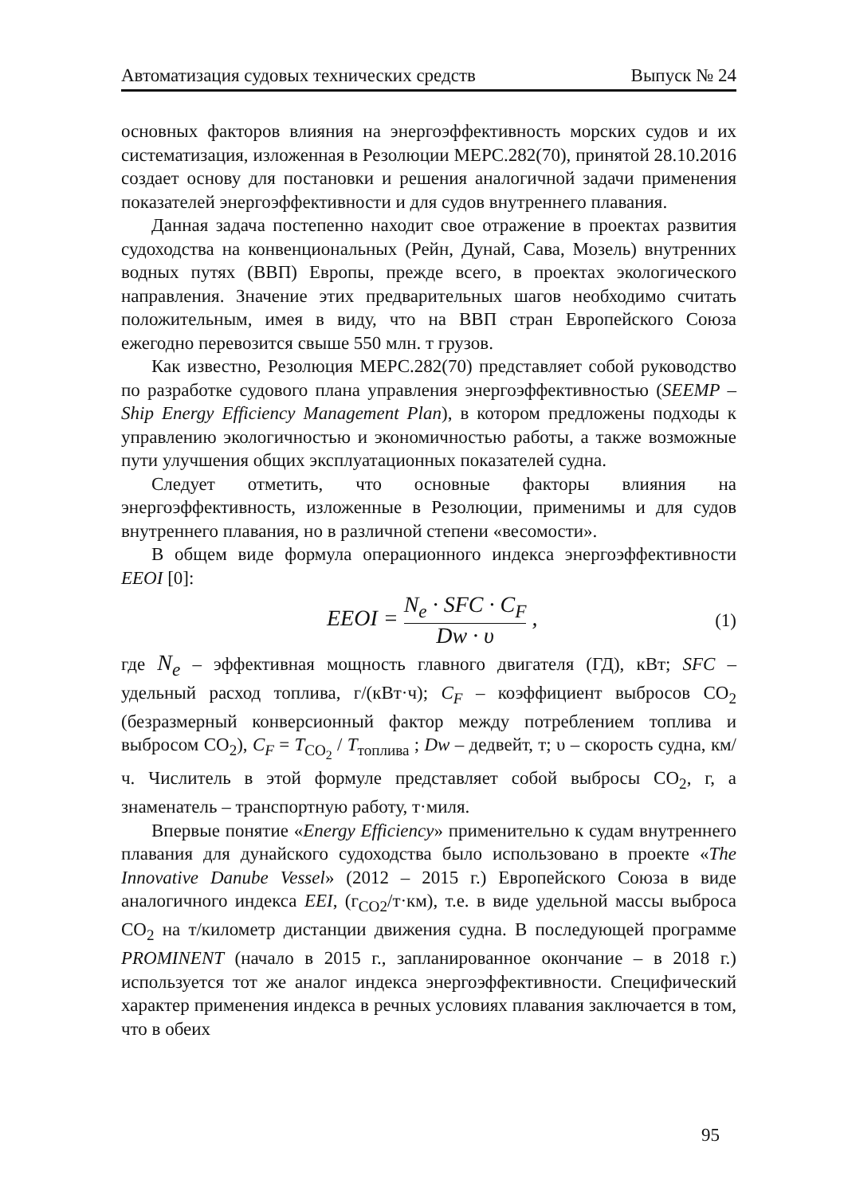Автоматизация судовых технических средств Выпуск № 24
основных факторов влияния на энергоэффективность морских судов и их систематизация, изложенная в Резолюции MEPC.282(70), принятой 28.10.2016 создает основу для постановки и решения аналогичной задачи применения показателей энергоэффективности и для судов внутреннего плавания.
Данная задача постепенно находит свое отражение в проектах развития судоходства на конвенциональных (Рейн, Дунай, Сава, Мозель) внутренних водных путях (ВВП) Европы, прежде всего, в проектах экологического направления. Значение этих предварительных шагов необходимо считать положительным, имея в виду, что на ВВП стран Европейского Союза ежегодно перевозится свыше 550 млн. т грузов.
Как известно, Резолюция MEPC.282(70) представляет собой руководство по разработке судового плана управления энергоэффективностью (SEEMP – Ship Energy Efficiency Management Plan), в котором предложены подходы к управлению экологичностью и экономичностью работы, а также возможные пути улучшения общих эксплуатационных показателей судна.
Следует отметить, что основные факторы влияния на энергоэффективность, изложенные в Резолюции, применимы и для судов внутреннего плавания, но в различной степени «весомости».
В общем виде формула операционного индекса энергоэффективности EEOI [0]:
EEOI = N<sub>e</sub> · SFC · C<sub>F</sub> Dw · υ , (1)
где N<sub>e</sub> – эффективная мощность главного двигателя (ГД), кВт; SFC – удельный расход топлива, г/(кВт·ч); C<sub>F</sub> – коэффициент выбросов CO<sub>2</sub> (безразмерный конверсионный фактор между потреблением топлива и выбросом CO<sub>2</sub>), C<sub>F</sub> = T<sub>CO<sub>2</sub></sub> / T<sub>топлива</sub> ; Dw – дедвейт, т; υ – скорость судна, км/ч. Числитель в этой формуле представляет собой выбросы CO<sub>2</sub>, г, а знаменатель – транспортную работу, т·миля.
Впервые понятие «Energy Efficiency» применительно к судам внутреннего плавания для дунайского судоходства было использовано в проекте «The Innovative Danube Vessel» (2012 – 2015 г.) Европейского Союза в виде аналогичного индекса EEI, (г<sub>CO2</sub>/т·км), т.е. в виде удельной массы выброса CO<sub>2</sub> на т/километр дистанции движения судна. В последующей программе PROMINENT (начало в 2015 г., запланированное окончание – в 2018 г.) используется тот же аналог индекса энергоэффективности. Специфический характер применения индекса в речных условиях плавания заключается в том, что в обеих
95